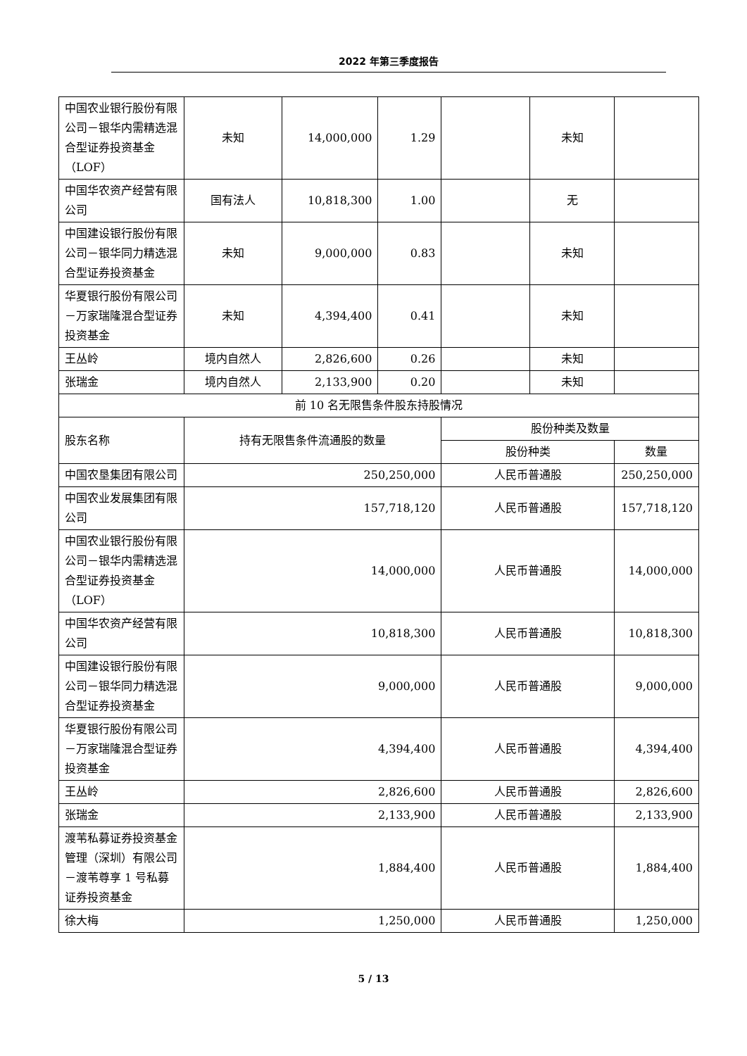2022 年第三季度报告
| 中国农业银行股份有限公司－银华内需精选混合型证券投资基金（LOF） | 未知 | 14,000,000 | 1.29 | | 未知 | |
| 中国华农资产经营有限公司 | 国有法人 | 10,818,300 | 1.00 | | 无 | |
| 中国建设银行股份有限公司－银华同力精选混合型证券投资基金 | 未知 | 9,000,000 | 0.83 | | 未知 | |
| 华夏银行股份有限公司－万家瑞隆混合型证券投资基金 | 未知 | 4,394,400 | 0.41 | | 未知 | |
| 王丛岭 | 境内自然人 | 2,826,600 | 0.26 | | 未知 | |
| 张瑞金 | 境内自然人 | 2,133,900 | 0.20 | | 未知 | |
| 前 10 名无限售条件股东持股情况 | | | | | | |
| 股东名称 | 持有无限售条件流通股的数量 | | | 股份种类及数量 | | |
| | | | | 股份种类 | | 数量 |
| 中国农垦集团有限公司 | 250,250,000 | | | 人民币普通股 | | 250,250,000 |
| 中国农业发展集团有限公司 | 157,718,120 | | | 人民币普通股 | | 157,718,120 |
| 中国农业银行股份有限公司－银华内需精选混合型证券投资基金（LOF） | 14,000,000 | | | 人民币普通股 | | 14,000,000 |
| 中国华农资产经营有限公司 | 10,818,300 | | | 人民币普通股 | | 10,818,300 |
| 中国建设银行股份有限公司－银华同力精选混合型证券投资基金 | 9,000,000 | | | 人民币普通股 | | 9,000,000 |
| 华夏银行股份有限公司－万家瑞隆混合型证券投资基金 | 4,394,400 | | | 人民币普通股 | | 4,394,400 |
| 王丛岭 | 2,826,600 | | | 人民币普通股 | | 2,826,600 |
| 张瑞金 | 2,133,900 | | | 人民币普通股 | | 2,133,900 |
| 渡苇私募证券投资基金管理（深圳）有限公司－渡苇尊享 1 号私募证券投资基金 | 1,884,400 | | | 人民币普通股 | | 1,884,400 |
| 徐大梅 | 1,250,000 | | | 人民币普通股 | | 1,250,000 |
5 / 13